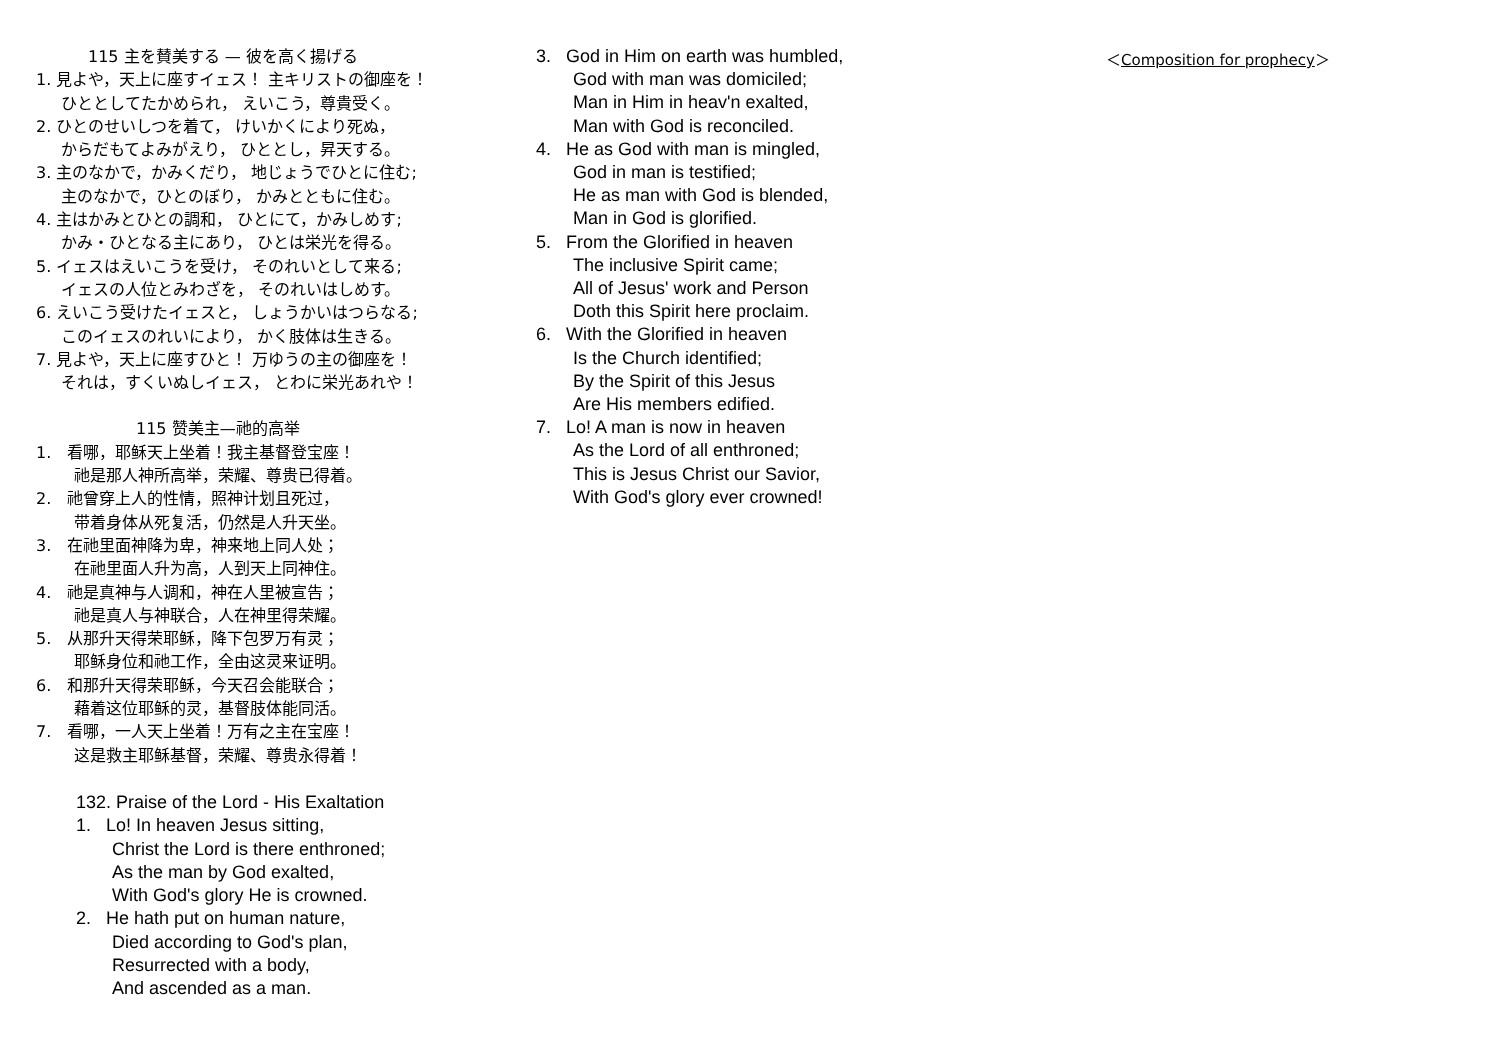115 主を賛美する — 彼を高く揚げる
1. 見よや，天上に座すイェス！ 主キリストの御座を！
ひととしてたかめられ， えいこう，尊貴受く。
2. ひとのせいしつを着て， けいかくにより死ぬ，
からだもてよみがえり， ひととし，昇天する。
3. 主のなかで，かみくだり， 地じょうでひとに住む;
主のなかで，ひとのぼり， かみとともに住む。
4. 主はかみとひとの調和， ひとにて，かみしめす;
かみ・ひとなる主にあり， ひとは栄光を得る。
5. イェスはえいこうを受け， そのれいとして来る;
イェスの人位とみわざを， そのれいはしめす。
6. えいこう受けたイェスと， しょうかいはつらなる;
このイェスのれいにより， かく肢体は生きる。
7. 見よや，天上に座すひと！ 万ゆうの主の御座を！
それは，すくいぬしイェス， とわに栄光あれや！
115 赞美主—祂的高举
1. 看哪，耶稣天上坐着！我主基督登宝座！
祂是那人神所高举，荣耀、尊贵已得着。
2. 祂曾穿上人的性情，照神计划且死过，
带着身体从死复活，仍然是人升天坐。
3. 在祂里面神降为卑，神来地上同人处；
在祂里面人升为高，人到天上同神住。
4. 祂是真神与人调和，神在人里被宣告；
祂是真人与神联合，人在神里得荣耀。
5. 从那升天得荣耶稣，降下包罗万有灵；
耶稣身位和祂工作，全由这灵来证明。
6. 和那升天得荣耶稣，今天召会能联合；
藉着这位耶稣的灵，基督肢体能同活。
7. 看哪，一人天上坐着！万有之主在宝座！
这是救主耶稣基督，荣耀、尊贵永得着！
132. Praise of the Lord - His Exaltation
1. Lo! In heaven Jesus sitting,
Christ the Lord is there enthroned;
As the man by God exalted,
With God's glory He is crowned.
2. He hath put on human nature,
Died according to God's plan,
Resurrected with a body,
And ascended as a man.
3. God in Him on earth was humbled,
God with man was domiciled;
Man in Him in heav'n exalted,
Man with God is reconciled.
4. He as God with man is mingled,
God in man is testified;
He as man with God is blended,
Man in God is glorified.
5. From the Glorified in heaven
The inclusive Spirit came;
All of Jesus' work and Person
Doth this Spirit here proclaim.
6. With the Glorified in heaven
Is the Church identified;
By the Spirit of this Jesus
Are His members edified.
7. Lo! A man is now in heaven
As the Lord of all enthroned;
This is Jesus Christ our Savior,
With God's glory ever crowned!
＜Composition for prophecy＞